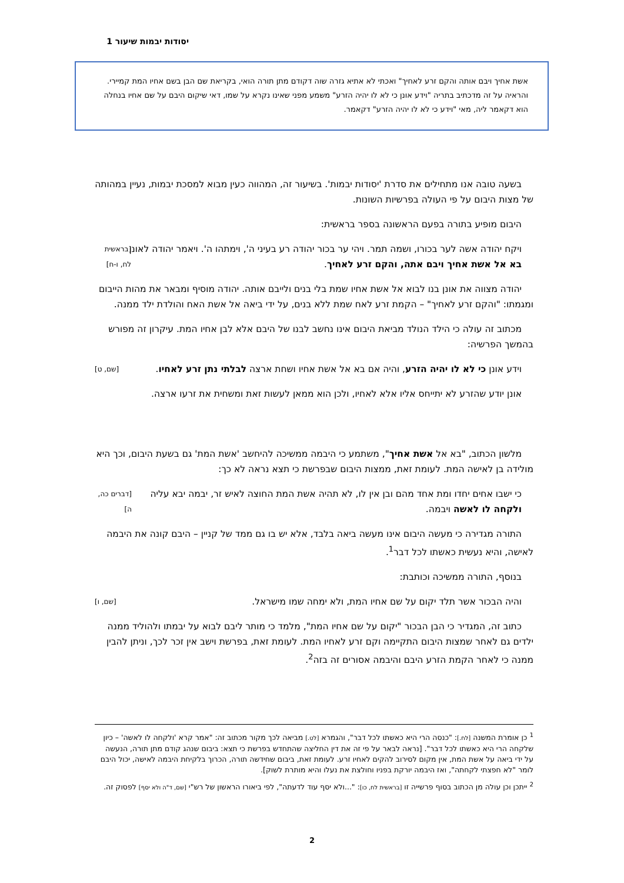יסודות יבמות שיעור 1
אשת אחיך ויבם אותה והקם זרע לאחיך" ואכתי לא אתיא גזרה שוה דקודם מתן תורה הואי, בקריאת שם הבן בשם אחיו המת קמיירי. והראיה על זה מדכתיב בתריה "וידע אונן כי לא לו יהיה הזרע" משמע מפני שאינו נקרא על שמו, דאי שיקום היבם על שם אחיו בנחלה הוא דקאמר ליה, מאי "וידע כי לא לו יהיה הזרע" דקאמר.
בשעה טובה אנו מתחילים את סדרת 'יסודות יבמות'. בשיעור זה, המהווה כעין מבוא למסכת יבמות, נעיין במהותה של מצות היבום על פי העולה בפרשיות השונות.
היבום מופיע בתורה בפעם הראשונה בספר בראשית:
ויקח יהודה אשה לער בכורו, ושמה תמר. ויהי ער בכור יהודה רע בעיני ה', וימתהו ה'. ויאמר יהודה לאונן בא אל אשת אחיך ויבם אתה, והקם זרע לאחיך. [בראשית לח, ו-ח]
יהודה מצווה את אונן בנו לבוא אל אשת אחיו שמת בלי בנים ולייבם אותה. יהודה מוסיף ומבאר את מהות הייבום ומגמתו: "והקם זרע לאחיך" – הקמת זרע לאח שמת ללא בנים, על ידי ביאה אל אשת האח והולדת ילד ממנה.
מכתוב זה עולה כי הילד הנולד מביאת היבום אינו נחשב לבנו של היבם אלא לבן אחיו המת. עיקרון זה מפורש בהמשך הפרשיה:
וידע אונן כי לא לו יהיה הזרע, והיה אם בא אל אשת אחיו ושחת ארצה לבלתי נתן זרע לאחיו. [שם, ט]
אונן יודע שהזרע לא יתייחס אליו אלא לאחיו, ולכן הוא ממאן לעשות זאת ומשחית את זרעו ארצה.
מלשון הכתוב, "בא אל אשת אחיך", משתמע כי היבמה ממשיכה להיחשב 'אשת המת' גם בשעת היבום, וכך היא מולידה בן לאישה המת. לעומת זאת, ממצות היבום שבפרשת כי תצא נראה לא כך:
כי ישבו אחים יחדו ומת אחד מהם ובן אין לו, לא תהיה אשת המת החוצה לאיש זר, יבמה יבא עליה ולקחה לו לאשה ויבמה. [דברים כה, ה]
התורה מגדירה כי מעשה היבום אינו מעשה ביאה בלבד, אלא יש בו גם ממד של קניין – היבם קונה את היבמה לאישה, והיא נעשית כאשתו לכל דבר<sup>1</sup>.
בנוסף, התורה ממשיכה וכותבת:
והיה הבכור אשר תלד יקום על שם אחיו המת, ולא ימחה שמו מישראל. [שם, ו]
כתוב זה, המגדיר כי הבן הבכור "יקום על שם אחיו המת", מלמד כי מותר ליבם לבוא על יבמתו ולהוליד ממנה ילדים גם לאחר שמצות היבום התקיימה וקם זרע לאחיו המת. לעומת זאת, בפרשת וישב אין זכר לכך, וניתן להבין ממנה כי לאחר הקמת הזרע היבם והיבמה אסורים זה בזה<sup>2</sup>.
<sup>1</sup> כן אומרת המשנה [לח.]: "כנסה הרי היא כאשתו לכל דבר", והגמרא [לט.] מביאה לכך מקור מכתוב זה: "אמר קרא 'ולקחה לו לאשה' – כיון שלקחה הרי היא כאשתו לכל דבר". [נראה לבאר על פי זה את דין החליצה שהתחדש בפרשת כי תצא: ביבום שנהג קודם מתן תורה, הנעשה על ידי ביאה על אשת המת, אין מקום לסירוב להקים לאחיו זרע. לעומת זאת, ביבום שחידשה תורה, הכרוך בלקיחת היבמה לאישה, יכול היבם לומר "לא חפצתי לקחתה", ואז היבמה יורקת בפניו וחולצת את נעלו והיא מותרת לשוק].
<sup>2</sup> ייתכן וכן עולה מן הכתוב בסוף פרשייה זו [בראשית לח, כו]: "...ולא יסף עוד לדעתה", לפי ביאורו הראשון של רש"י [שם, ד"ה ולא יסף] לפסוק זה.
2